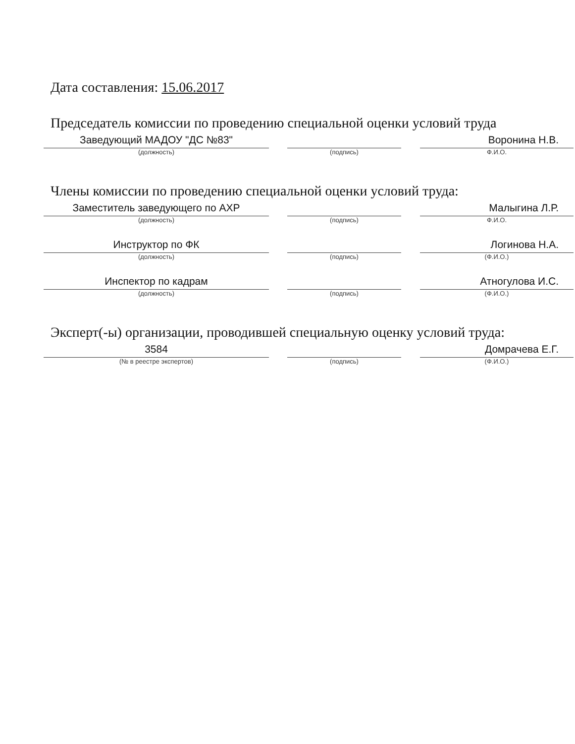Дата составления: 15.06.2017
Председатель комиссии по проведению специальной оценки условий труда
Заведующий МАДОУ "ДС №83"
(должность)
(подпись)
Воронина Н.В.
Ф.И.О.
Члены комиссии по проведению специальной оценки условий труда:
Заместитель заведующего по АХР
(должность)
(подпись)
Малыгина Л.Р.
Ф.И.О.
Инструктор по ФК
(должность)
(подпись)
Логинова Н.А.
(Ф.И.О.)
Инспектор по кадрам
(должность)
(подпись)
Атногулова И.С.
(Ф.И.О.)
Эксперт(-ы) организации, проводившей специальную оценку условий труда:
3584
(№ в реестре экспертов)
(подпись)
Домрачева Е.Г.
(Ф.И.О.)